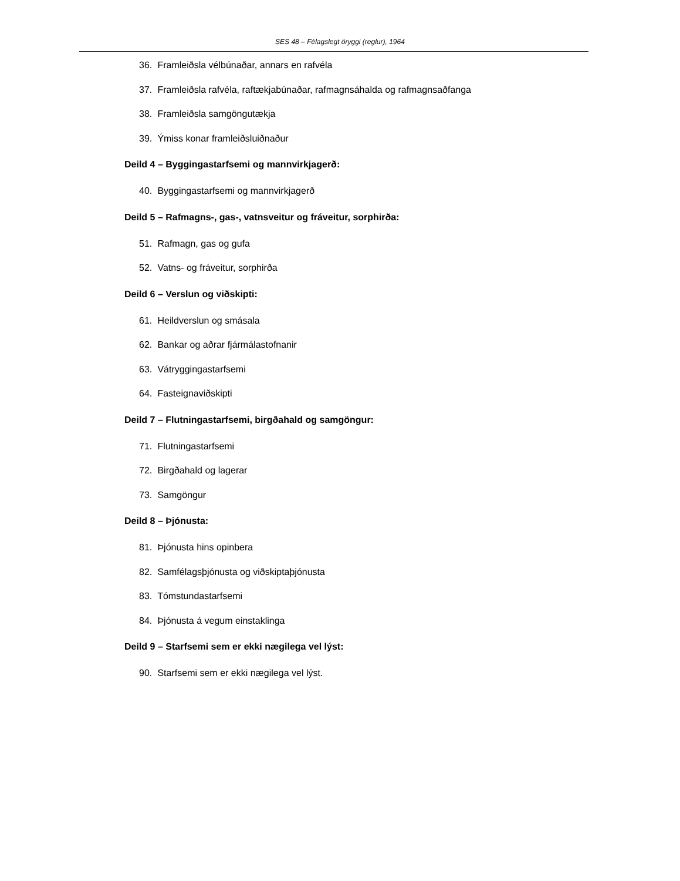SES 48 – Félagslegt öryggi (reglur), 1964
36. Framleiðsla vélbúnaðar, annars en rafvéla
37. Framleiðsla rafvéla, raftækjabúnaðar, rafmagnsáhalda og rafmagnsaðfanga
38. Framleiðsla samgöngutækja
39. Ýmiss konar framleiðsluiðnaður
Deild 4 – Byggingastarfsemi og mannvirkjagerð:
40. Byggingastarfsemi og mannvirkjagerð
Deild 5 – Rafmagns-, gas-, vatnsveitur og fráveitur, sorphirða:
51. Rafmagn, gas og gufa
52. Vatns- og fráveitur, sorphirða
Deild 6 – Verslun og viðskipti:
61. Heildverslun og smásala
62. Bankar og aðrar fjármálastofnanir
63. Vátryggingastarfsemi
64. Fasteignaviðskipti
Deild 7 – Flutningastarfsemi, birgðahald og samgöngur:
71. Flutningastarfsemi
72. Birgðahald og lagerar
73. Samgöngur
Deild 8 – Þjónusta:
81. Þjónusta hins opinbera
82. Samfélagsþjónusta og viðskiptaþjónusta
83. Tómstundastarfsemi
84. Þjónusta á vegum einstaklinga
Deild 9 – Starfsemi sem er ekki nægilega vel lýst:
90. Starfsemi sem er ekki nægilega vel lýst.